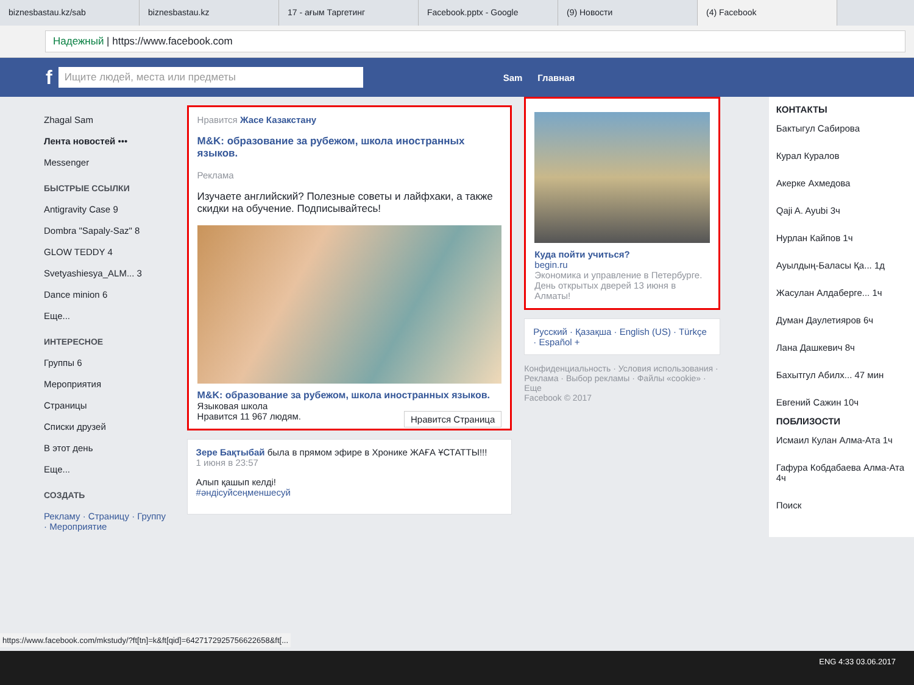biznesbastau.kz/sab biznesbastau.kz 17 - ағым Таргетинг Facebook.pptx - Google (9) Новости (4) Facebook
Надежный | https://www.facebook.com
f
Ищите людей, места или предметы
Sam Главная
Zhagal Sam
Лента новостей •••
Messenger
БЫСТРЫЕ ССЫЛКИ
Antigravity Case 9
Dombra "Sapaly-Saz" 8
GLOW TEDDY 4
Svetyashiesya_ALM... 3
Dance minion 6
Еще...
ИНТЕРЕСНОЕ
Группы 6
Мероприятия
Страницы
Списки друзей
В этот день
Еще...
СОЗДАТЬ
Рекламу · Страницу · Группу · Мероприятие
Нравится Жасе Казакстану
M&K: образование за рубежом, школа иностранных языков.
Реклама
Изучаете английский? Полезные советы и лайфхаки, а также скидки на обучение. Подписывайтесь!
M&K: образование за рубежом, школа иностранных языков.
Языковая школа
Нравится 11 967 людям. Нравится Страница
Зере Бақтыбай была в прямом эфире в Хронике ЖАҒА ҰСТАТТЫ!!!
1 июня в 23:57
Алып қашып келді!
#әндісуйсеңменшесуй
Куда пойти учиться?
begin.ru
Экономика и управление в Петербурге. День открытых дверей 13 июня в Алматы!
Русский · Қазақша · English (US) · Türkçe · Español +
Конфиденциальность · Условия использования · Реклама · Выбор рекламы · Файлы «cookie» · Еще
Facebook © 2017
КОНТАКТЫ
Бактыгул Сабирова
Курал Куралов
Акерке Ахмедова
Qaji A. Ayubi 3ч
Нурлан Кайпов 1ч
Ауылдың-Баласы Қа... 1д
Жасулан Алдаберге... 1ч
Думан Даулетияров 6ч
Лана Дашкевич 8ч
Бахытгул Абилх... 47 мин
Евгений Сажин 10ч
ПОБЛИЗОСТИ
Исмаил Кулан Алма-Ата 1ч
Гафура Кобдабаева Алма-Ата 4ч
Поиск
https://www.facebook.com/mkstudy/?ft[tn]=k&ft[qid]=6427172925756622658&ft[...
ENG 4:33 03.06.2017